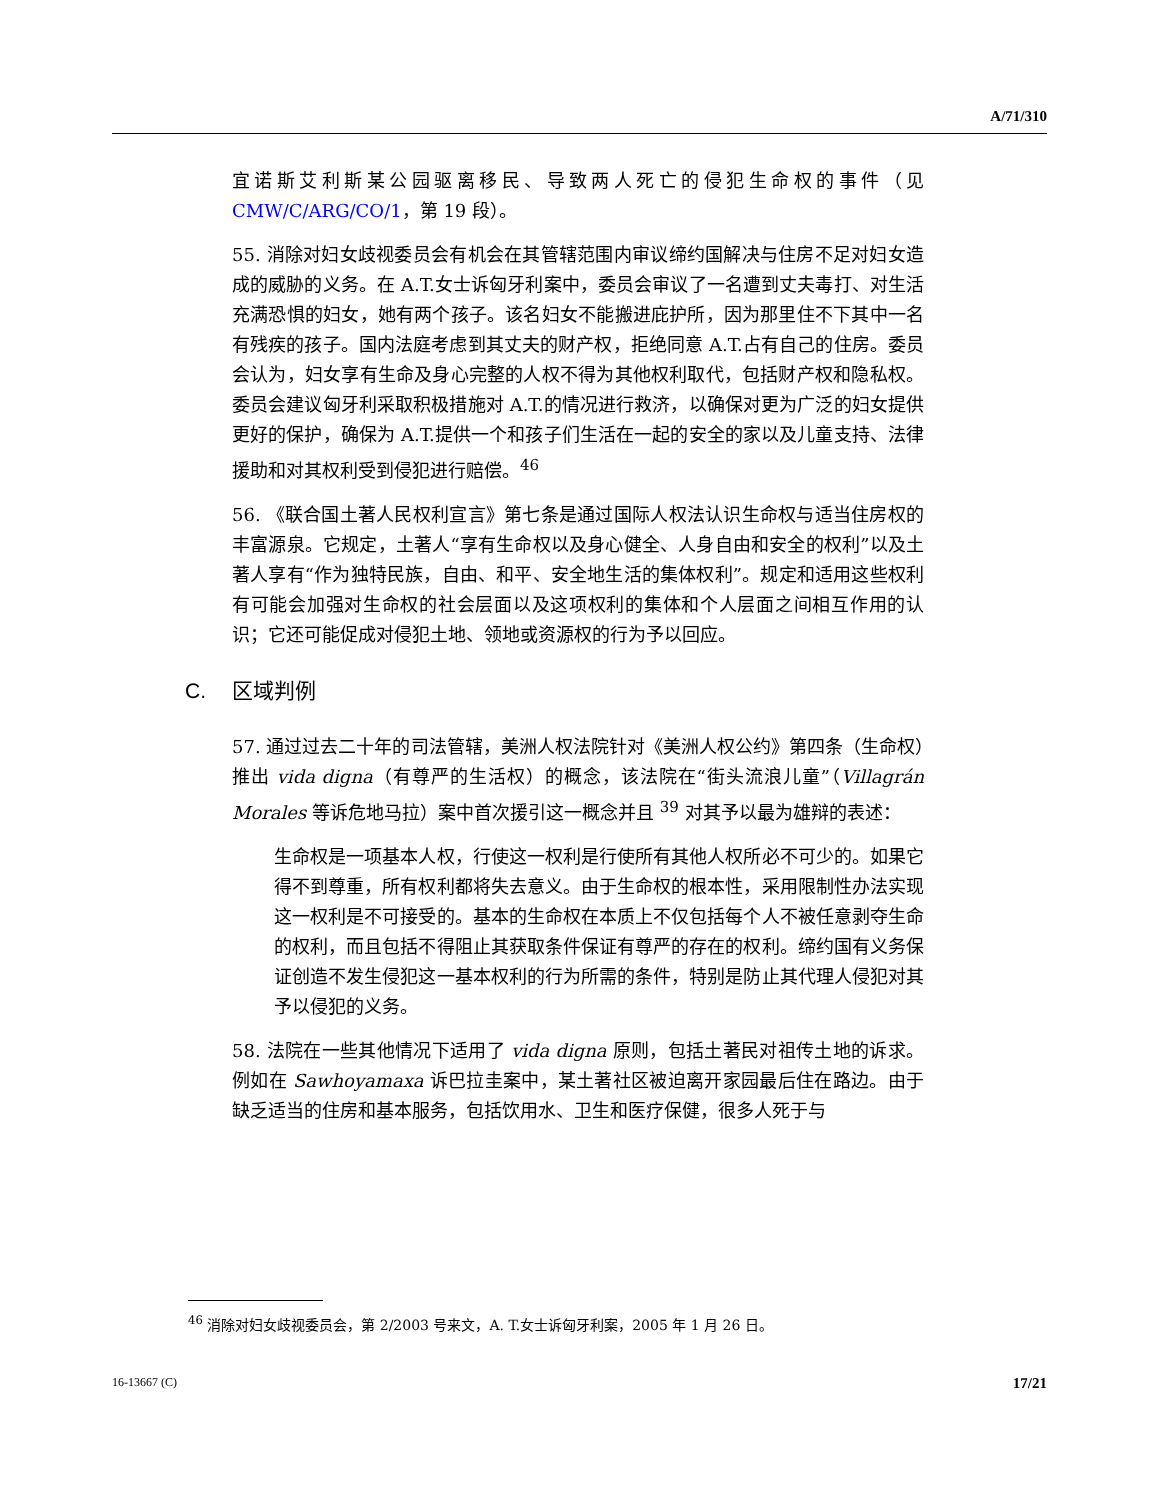A/71/310
宜诺斯艾利斯某公园驱离移民、导致两人死亡的侵犯生命权的事件（见 CMW/C/ARG/CO/1，第 19 段）。
55. 消除对妇女歧视委员会有机会在其管辖范围内审议缔约国解决与住房不足对妇女造成的威胁的义务。在 A.T.女士诉匈牙利案中，委员会审议了一名遭到丈夫毒打、对生活充满恐惧的妇女，她有两个孩子。该名妇女不能搬进庇护所，因为那里住不下其中一名有残疾的孩子。国内法庭考虑到其丈夫的财产权，拒绝同意 A.T.占有自己的住房。委员会认为，妇女享有生命及身心完整的人权不得为其他权利取代，包括财产权和隐私权。委员会建议匈牙利采取积极措施对 A.T.的情况进行救济，以确保对更为广泛的妇女提供更好的保护，确保为 A.T.提供一个和孩子们生活在一起的安全的家以及儿童支持、法律援助和对其权利受到侵犯进行赔偿。<sup>46</sup>
56. 《联合国土著人民权利宣言》第七条是通过国际人权法认识生命权与适当住房权的丰富源泉。它规定，土著人“享有生命权以及身心健全、人身自由和安全的权利”以及土著人享有“作为独特民族，自由、和平、安全地生活的集体权利”。规定和适用这些权利有可能会加强对生命权的社会层面以及这项权利的集体和个人层面之间相互作用的认识；它还可能促成对侵犯土地、领地或资源权的行为予以回应。
C. 区域判例
57. 通过过去二十年的司法管辖，美洲人权法院针对《美洲人权公约》第四条（生命权）推出 vida digna（有尊严的生活权）的概念，该法院在“街头流浪儿童”（Villagrán Morales 等诉危地马拉）案中首次援引这一概念并且 <sup>39</sup> 对其予以最为雄辩的表述：
生命权是一项基本人权，行使这一权利是行使所有其他人权所必不可少的。如果它得不到尊重，所有权利都将失去意义。由于生命权的根本性，采用限制性办法实现这一权利是不可接受的。基本的生命权在本质上不仅包括每个人不被任意剥夺生命的权利，而且包括不得阻止其获取条件保证有尊严的存在的权利。缔约国有义务保证创造不发生侵犯这一基本权利的行为所需的条件，特别是防止其代理人侵犯对其予以侵犯的义务。
58. 法院在一些其他情况下适用了 vida digna 原则，包括土著民对祖传土地的诉求。例如在 Sawhoyamaxa 诉巴拉圭案中，某土著社区被迫离开家园最后住在路边。由于缺乏适当的住房和基本服务，包括饮用水、卫生和医疗保健，很多人死于与
<sup>46</sup> 消除对妇女歧视委员会，第 2/2003 号来文，A. T.女士诉匈牙利案，2005 年 1 月 26 日。
16-13667 (C) 17/21